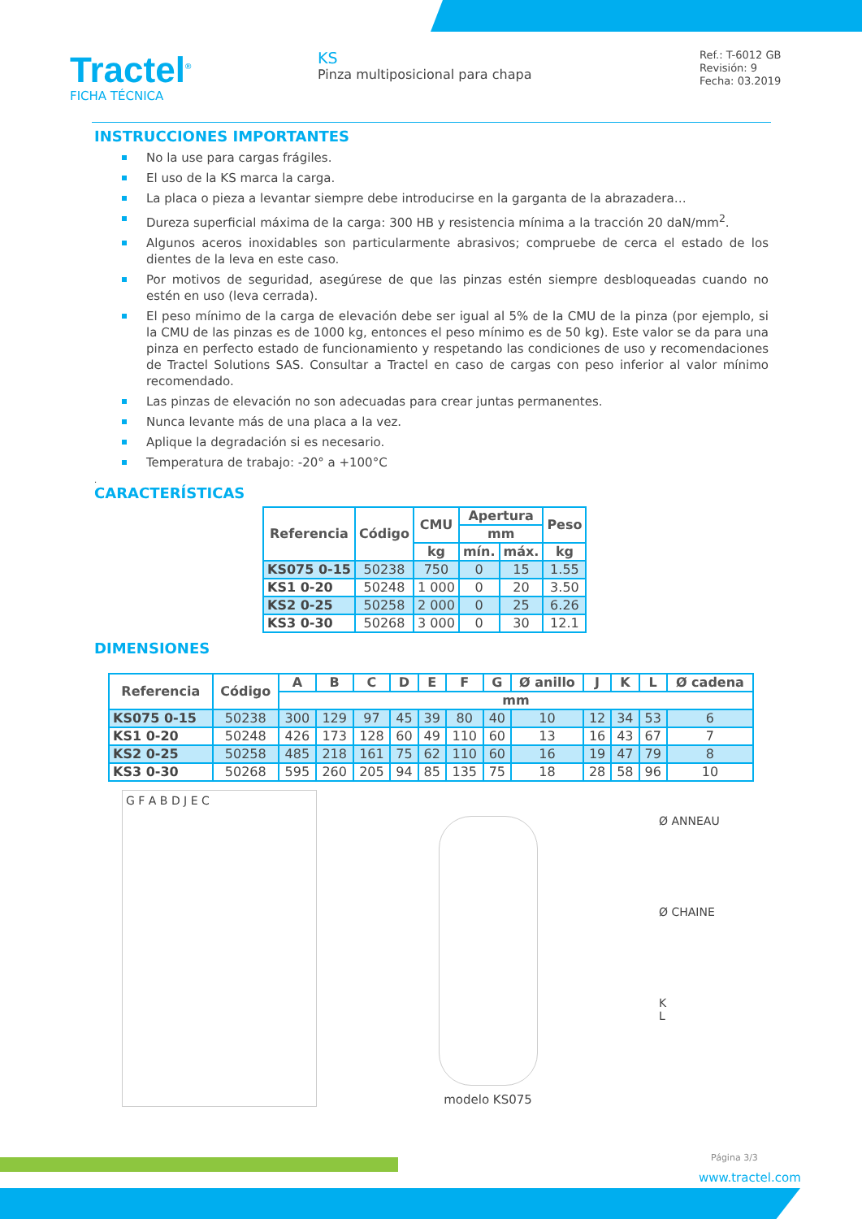Tractel<sup>®</sup>
FICHA TÉCNICA
KS
Pinza multiposicional para chapa
Ref.: T-6012 GB
Revisión: 9
Fecha: 03.2019
INSTRUCCIONES IMPORTANTES
No la use para cargas frágiles.
El uso de la KS marca la carga.
La placa o pieza a levantar siempre debe introducirse en la garganta de la abrazadera…
Dureza superficial máxima de la carga: 300 HB y resistencia mínima a la tracción 20 daN/mm<sup>2</sup>.
Algunos aceros inoxidables son particularmente abrasivos; compruebe de cerca el estado de los dientes de la leva en este caso.
Por motivos de seguridad, asegúrese de que las pinzas estén siempre desbloqueadas cuando no estén en uso (leva cerrada).
El peso mínimo de la carga de elevación debe ser igual al 5% de la CMU de la pinza (por ejemplo, si la CMU de las pinzas es de 1000 kg, entonces el peso mínimo es de 50 kg). Este valor se da para una pinza en perfecto estado de funcionamiento y respetando las condiciones de uso y recomendaciones de Tractel Solutions SAS. Consultar a Tractel en caso de cargas con peso inferior al valor mínimo recomendado.
Las pinzas de elevación no son adecuadas para crear juntas permanentes.
Nunca levante más de una placa a la vez.
Aplique la degradación si es necesario.
Temperatura de trabajo: -20° a +100°C
.
CARACTERÍSTICAS
| Referencia | Código | CMU | Apertura | | Peso |
| --- | --- | --- | --- | --- | --- |
| | | | mm | | |
| | | kg | mín. | máx. | kg |
| KS075 0-15 | 50238 | 750 | 0 | 15 | 1.55 |
| KS1 0-20 | 50248 | 1 000 | 0 | 20 | 3.50 |
| KS2 0-25 | 50258 | 2 000 | 0 | 25 | 6.26 |
| KS3 0-30 | 50268 | 3 000 | 0 | 30 | 12.1 |
DIMENSIONES
| Referencia | Código | A | B | C | D | E | F | G | Ø anillo | J | K | L | Ø cadena |
| --- | --- | --- | --- | --- | --- | --- | --- | --- | --- | --- | --- | --- | --- |
| | | mm | | | | | | | | | | | |
| KS075 0-15 | 50238 | 300 | 129 | 97 | 45 | 39 | 80 | 40 | 10 | 12 | 34 | 53 | 6 |
| KS1 0-20 | 50248 | 426 | 173 | 128 | 60 | 49 | 110 | 60 | 13 | 16 | 43 | 67 | 7 |
| KS2 0-25 | 50258 | 485 | 218 | 161 | 75 | 62 | 110 | 60 | 16 | 19 | 47 | 79 | 8 |
| KS3 0-30 | 50268 | 595 | 260 | 205 | 94 | 85 | 135 | 75 | 18 | 28 | 58 | 96 | 10 |
G F A B D J E C
modelo KS075
Ø ANNEAU
Ø CHAINE
K
L
Página 3/3
www.tractel.com